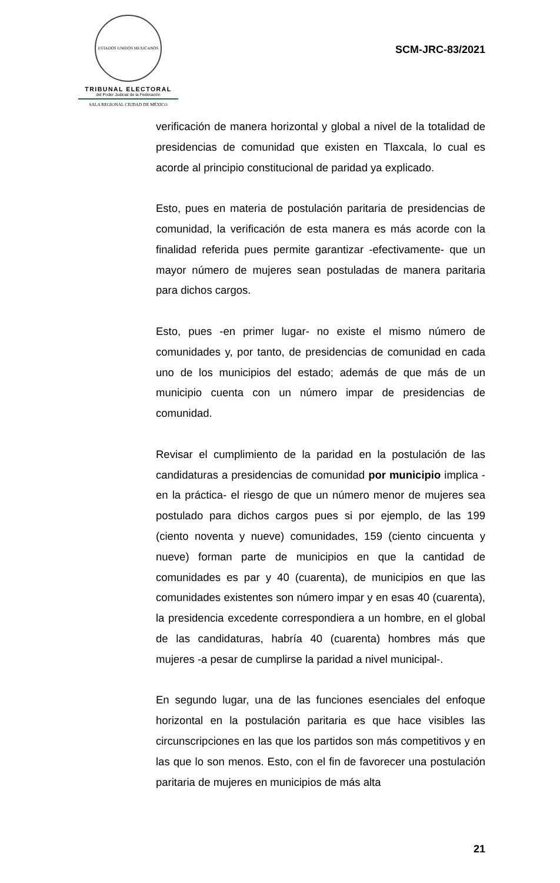ESTADOS UNIDOS MEXICANOS
TRIBUNAL ELECTORAL
del Poder Judicial de la Federación
SALA REGIONAL CIUDAD DE MÉXICO
SCM-JRC-83/2021
verificación de manera horizontal y global a nivel de la totalidad de presidencias de comunidad que existen en Tlaxcala, lo cual es acorde al principio constitucional de paridad ya explicado.
Esto, pues en materia de postulación paritaria de presidencias de comunidad, la verificación de esta manera es más acorde con la finalidad referida pues permite garantizar -efectivamente- que un mayor número de mujeres sean postuladas de manera paritaria para dichos cargos.
Esto, pues -en primer lugar- no existe el mismo número de comunidades y, por tanto, de presidencias de comunidad en cada uno de los municipios del estado; además de que más de un municipio cuenta con un número impar de presidencias de comunidad.
Revisar el cumplimiento de la paridad en la postulación de las candidaturas a presidencias de comunidad por municipio implica -en la práctica- el riesgo de que un número menor de mujeres sea postulado para dichos cargos pues si por ejemplo, de las 199 (ciento noventa y nueve) comunidades, 159 (ciento cincuenta y nueve) forman parte de municipios en que la cantidad de comunidades es par y 40 (cuarenta), de municipios en que las comunidades existentes son número impar y en esas 40 (cuarenta), la presidencia excedente correspondiera a un hombre, en el global de las candidaturas, habría 40 (cuarenta) hombres más que mujeres -a pesar de cumplirse la paridad a nivel municipal-.
En segundo lugar, una de las funciones esenciales del enfoque horizontal en la postulación paritaria es que hace visibles las circunscripciones en las que los partidos son más competitivos y en las que lo son menos. Esto, con el fin de favorecer una postulación paritaria de mujeres en municipios de más alta
21